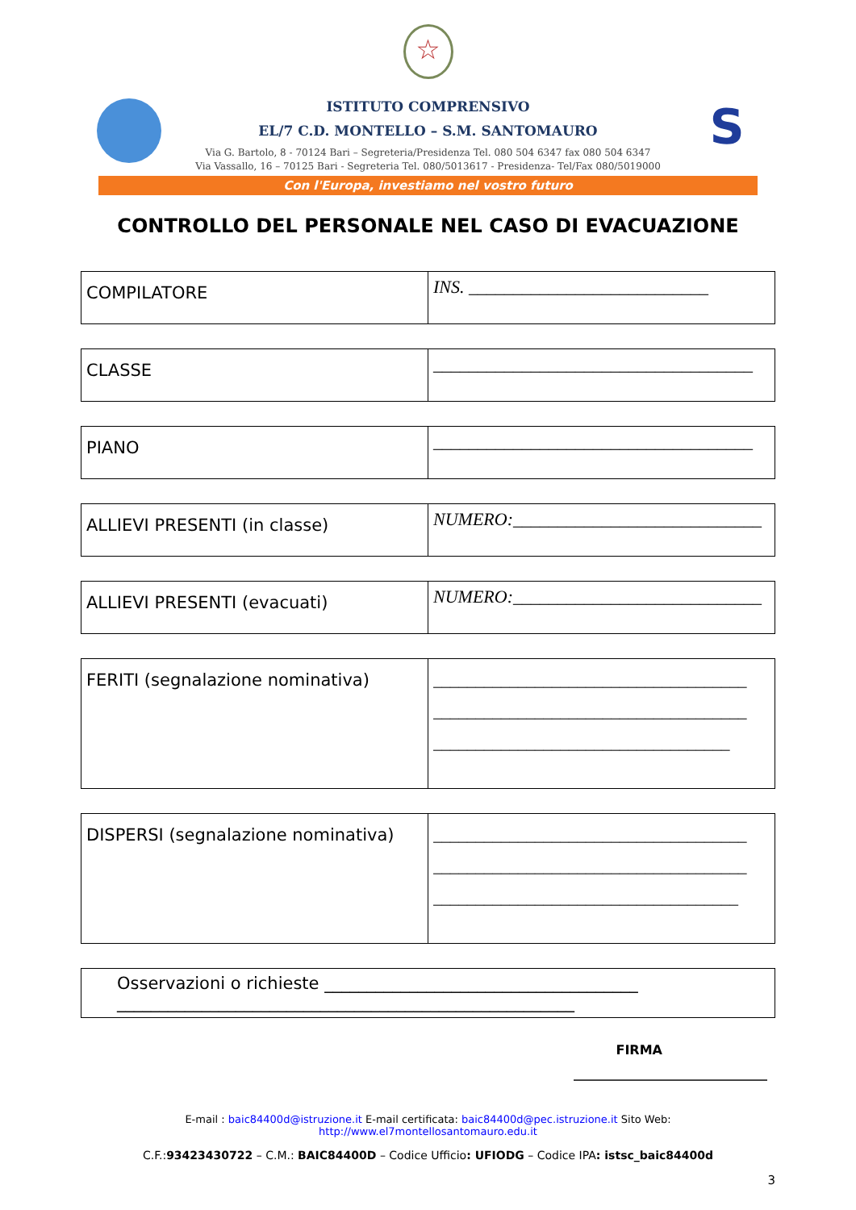☆
ISTITUTO COMPRENSIVO
EL/7 C.D. MONTELLO – S.M. SANTOMAURO
Via G. Bartolo, 8 - 70124 Bari – Segreteria/Presidenza Tel. 080 504 6347 fax 080 504 6347
Via Vassallo, 16 – 70125 Bari - Segreteria Tel. 080/5013617 - Presidenza- Tel/Fax 080/5019000
S
Con l'Europa, investiamo nel vostro futuro
CONTROLLO DEL PERSONALE NEL CASO DI EVACUAZIONE
| COMPILATORE | INS. ___________________________ |
| CLASSE | ____________________________________ |
| PIANO | ____________________________________ |
| ALLIEVI PRESENTI (in classe) | NUMERO:____________________________ |
| ALLIEVI PRESENTI (evacuati) | NUMERO:____________________________ |
| FERITI (segnalazione nominativa) | _____________________________________ _____________________________________ ___________________________________ |
| DISPERSI (segnalazione nominativa) | _____________________________________ _____________________________________ ____________________________________ |
| Osservazioni o richieste _____________________________________ ______________________________________________________ |
FIRMA
______________________________
E-mail : baic84400d@istruzione.it E-mail certificata: baic84400d@pec.istruzione.it Sito Web: http://www.el7montellosantomauro.edu.it
C.F.:93423430722 – C.M.: BAIC84400D – Codice Ufficio: UFIODG – Codice IPA: istsc_baic84400d
3